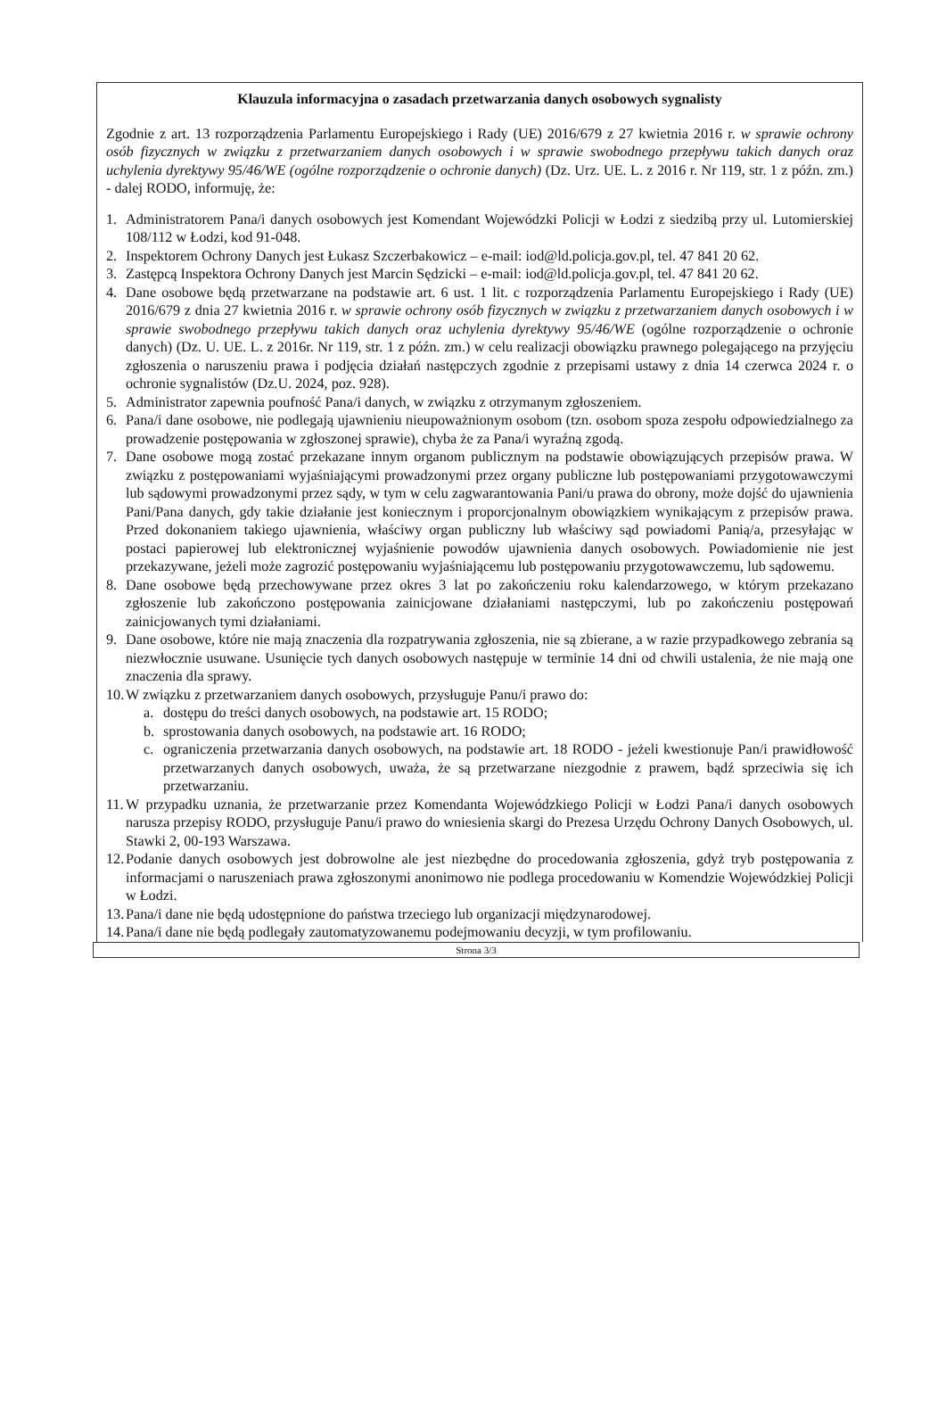Klauzula informacyjna o zasadach przetwarzania danych osobowych sygnalisty
Zgodnie z art. 13 rozporządzenia Parlamentu Europejskiego i Rady (UE) 2016/679 z 27 kwietnia 2016 r. w sprawie ochrony osób fizycznych w związku z przetwarzaniem danych osobowych i w sprawie swobodnego przepływu takich danych oraz uchylenia dyrektywy 95/46/WE (ogólne rozporządzenie o ochronie danych) (Dz. Urz. UE. L. z 2016 r. Nr 119, str. 1 z późn. zm.) - dalej RODO, informuję, że:
1. Administratorem Pana/i danych osobowych jest Komendant Wojewódzki Policji w Łodzi z siedzibą przy ul. Lutomierskiej 108/112 w Łodzi, kod 91-048.
2. Inspektorem Ochrony Danych jest Łukasz Szczerbakowicz – e-mail: iod@ld.policja.gov.pl, tel. 47 841 20 62.
3. Zastępcą Inspektora Ochrony Danych jest Marcin Sędzicki – e-mail: iod@ld.policja.gov.pl, tel. 47 841 20 62.
4. Dane osobowe będą przetwarzane na podstawie art. 6 ust. 1 lit. c rozporządzenia Parlamentu Europejskiego i Rady (UE) 2016/679 z dnia 27 kwietnia 2016 r. w sprawie ochrony osób fizycznych w związku z przetwarzaniem danych osobowych i w sprawie swobodnego przepływu takich danych oraz uchylenia dyrektywy 95/46/WE (ogólne rozporządzenie o ochronie danych) (Dz. U. UE. L. z 2016r. Nr 119, str. 1 z późn. zm.) w celu realizacji obowiązku prawnego polegającego na przyjęciu zgłoszenia o naruszeniu prawa i podjęcia działań następczych zgodnie z przepisami ustawy z dnia 14 czerwca 2024 r. o ochronie sygnalistów (Dz.U. 2024, poz. 928).
5. Administrator zapewnia poufność Pana/i danych, w związku z otrzymanym zgłoszeniem.
6. Pana/i dane osobowe, nie podlegają ujawnieniu nieupoważnionym osobom (tzn. osobom spoza zespołu odpowiedzialnego za prowadzenie postępowania w zgłoszonej sprawie), chyba że za Pana/i wyraźną zgodą.
7. Dane osobowe mogą zostać przekazane innym organom publicznym na podstawie obowiązujących przepisów prawa. W związku z postępowaniami wyjaśniającymi prowadzonymi przez organy publiczne lub postępowaniami przygotowawczymi lub sądowymi prowadzonymi przez sądy, w tym w celu zagwarantowania Pani/u prawa do obrony, może dojść do ujawnienia Pani/Pana danych, gdy takie działanie jest koniecznym i proporcjonalnym obowiązkiem wynikającym z przepisów prawa. Przed dokonaniem takiego ujawnienia, właściwy organ publiczny lub właściwy sąd powiadomi Panią/a, przesyłając w postaci papierowej lub elektronicznej wyjaśnienie powodów ujawnienia danych osobowych. Powiadomienie nie jest przekazywane, jeżeli może zagrozić postępowaniu wyjaśniającemu lub postępowaniu przygotowawczemu, lub sądowemu.
8. Dane osobowe będą przechowywane przez okres 3 lat po zakończeniu roku kalendarzowego, w którym przekazano zgłoszenie lub zakończono postępowania zainicjowane działaniami następczymi, lub po zakończeniu postępowań zainicjowanych tymi działaniami.
9. Dane osobowe, które nie mają znaczenia dla rozpatrywania zgłoszenia, nie są zbierane, a w razie przypadkowego zebrania są niezwłocznie usuwane. Usunięcie tych danych osobowych następuje w terminie 14 dni od chwili ustalenia, że nie mają one znaczenia dla sprawy.
10. W związku z przetwarzaniem danych osobowych, przysługuje Panu/i prawo do:
a. dostępu do treści danych osobowych, na podstawie art. 15 RODO;
b. sprostowania danych osobowych, na podstawie art. 16 RODO;
c. ograniczenia przetwarzania danych osobowych, na podstawie art. 18 RODO - jeżeli kwestionuje Pan/i prawidłowość przetwarzanych danych osobowych, uważa, że są przetwarzane niezgodnie z prawem, bądź sprzeciwia się ich przetwarzaniu.
11. W przypadku uznania, że przetwarzanie przez Komendanta Wojewódzkiego Policji w Łodzi Pana/i danych osobowych narusza przepisy RODO, przysługuje Panu/i prawo do wniesienia skargi do Prezesa Urzędu Ochrony Danych Osobowych, ul. Stawki 2, 00-193 Warszawa.
12. Podanie danych osobowych jest dobrowolne ale jest niezbędne do procedowania zgłoszenia, gdyż tryb postępowania z informacjami o naruszeniach prawa zgłoszonymi anonimowo nie podlega procedowaniu w Komendzie Wojewódzkiej Policji w Łodzi.
13. Pana/i dane nie będą udostępnione do państwa trzeciego lub organizacji międzynarodowej.
14. Pana/i dane nie będą podlegały zautomatyzowanemu podejmowaniu decyzji, w tym profilowaniu.
Strona 3/3